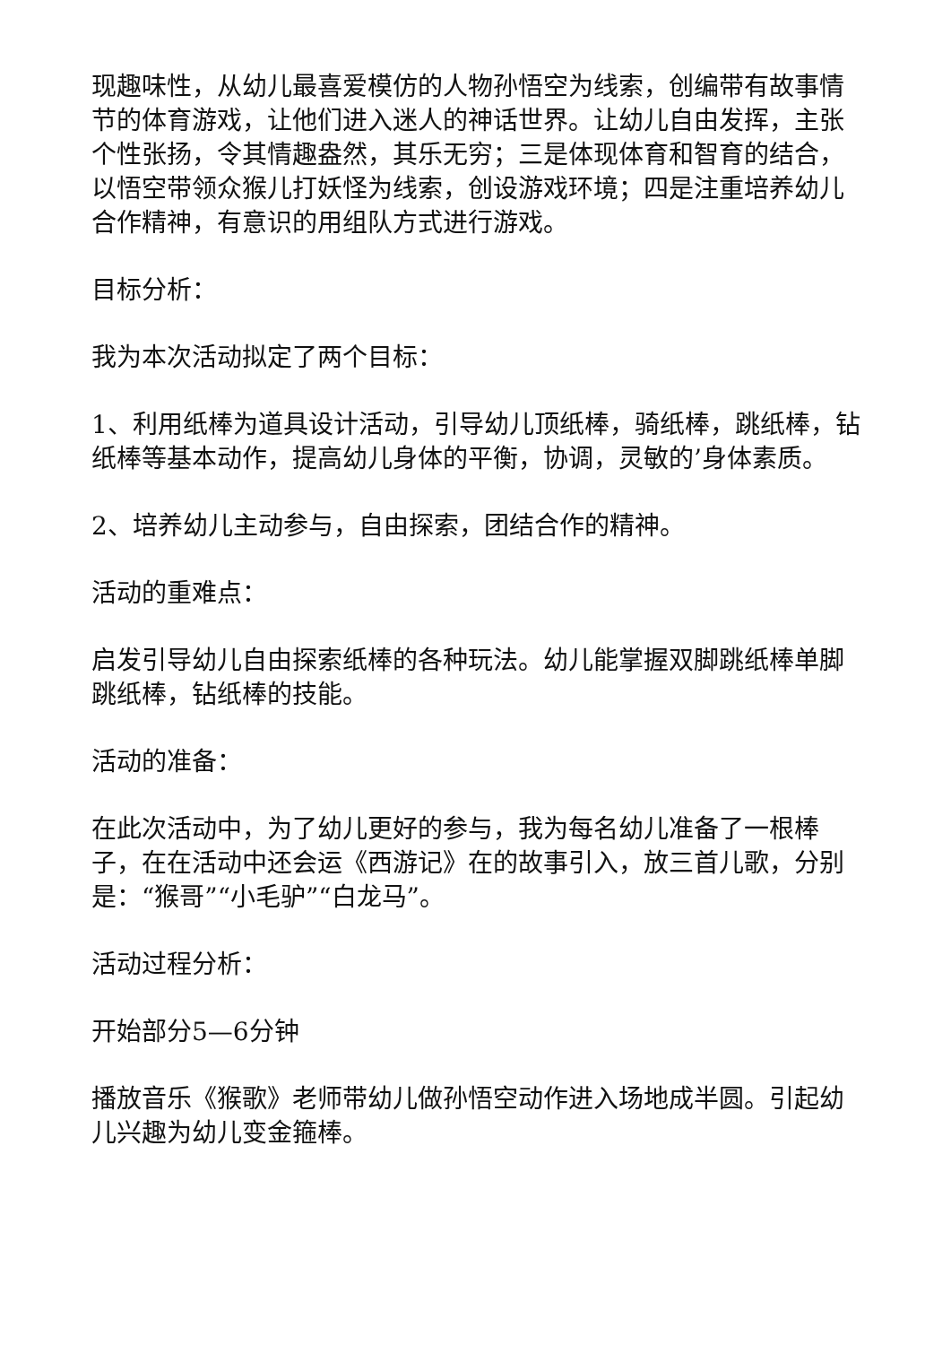现趣味性，从幼儿最喜爱模仿的人物孙悟空为线索，创编带有故事情节的体育游戏，让他们进入迷人的神话世界。让幼儿自由发挥，主张个性张扬，令其情趣盎然，其乐无穷；三是体现体育和智育的结合，以悟空带领众猴儿打妖怪为线索，创设游戏环境；四是注重培养幼儿合作精神，有意识的用组队方式进行游戏。
目标分析：
我为本次活动拟定了两个目标：
1、利用纸棒为道具设计活动，引导幼儿顶纸棒，骑纸棒，跳纸棒，钻纸棒等基本动作，提高幼儿身体的平衡，协调，灵敏的’身体素质。
2、培养幼儿主动参与，自由探索，团结合作的精神。
活动的重难点：
启发引导幼儿自由探索纸棒的各种玩法。幼儿能掌握双脚跳纸棒单脚跳纸棒，钻纸棒的技能。
活动的准备：
在此次活动中，为了幼儿更好的参与，我为每名幼儿准备了一根棒子，在在活动中还会运《西游记》在的故事引入，放三首儿歌，分别是：“猴哥”“小毛驴”“白龙马”。
活动过程分析：
开始部分5—6分钟
播放音乐《猴歌》老师带幼儿做孙悟空动作进入场地成半圆。引起幼儿兴趣为幼儿变金箍棒。